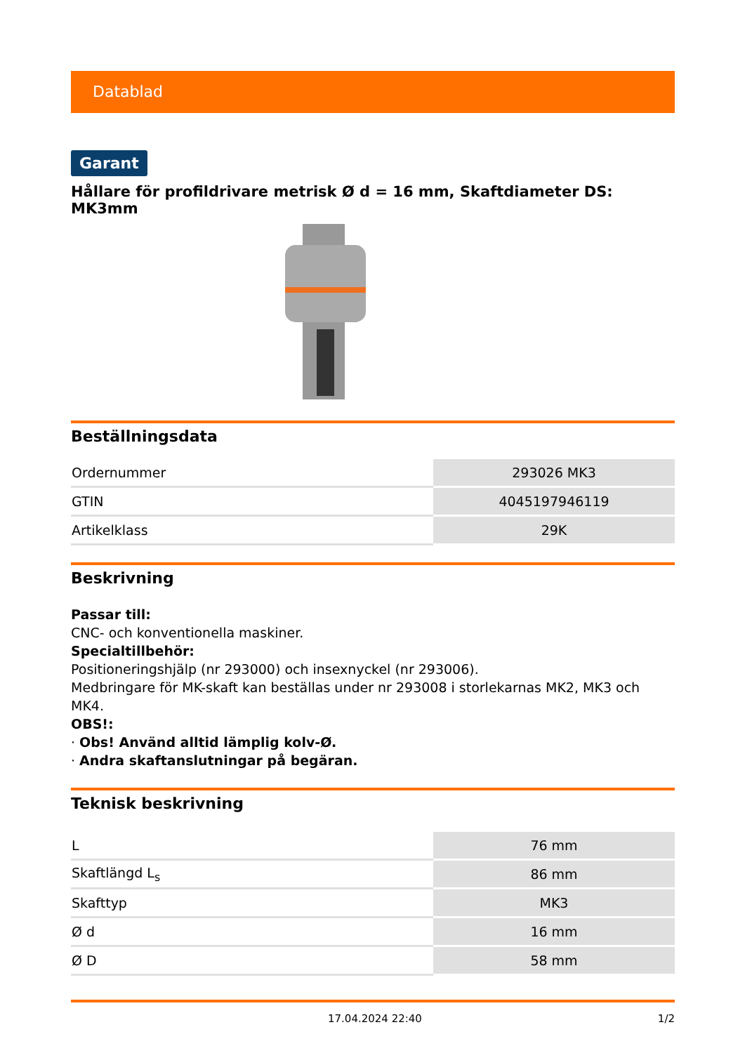Datablad
Garant
Hållare för profildrivare metrisk Ø d = 16 mm, Skaftdiameter DS: MK3mm
Beställningsdata
| Ordernummer | 293026 MK3 |
| GTIN | 4045197946119 |
| Artikelklass | 29K |
Beskrivning
Passar till:
CNC- och konventionella maskiner.
Specialtillbehör:
Positioneringshjälp (nr 293000) och insexnyckel (nr 293006).
Medbringare för MK-skaft kan beställas under nr 293008 i storlekarnas MK2, MK3 och MK4.
OBS!:
· Obs! Använd alltid lämplig kolv-Ø.
· Andra skaftanslutningar på begäran.
Teknisk beskrivning
| L | 76 mm |
| Skaftlängd L<sub>s</sub> | 86 mm |
| Skafttyp | MK3 |
| Ø d | 16 mm |
| Ø D | 58 mm |
17.04.2024 22:40 1/2